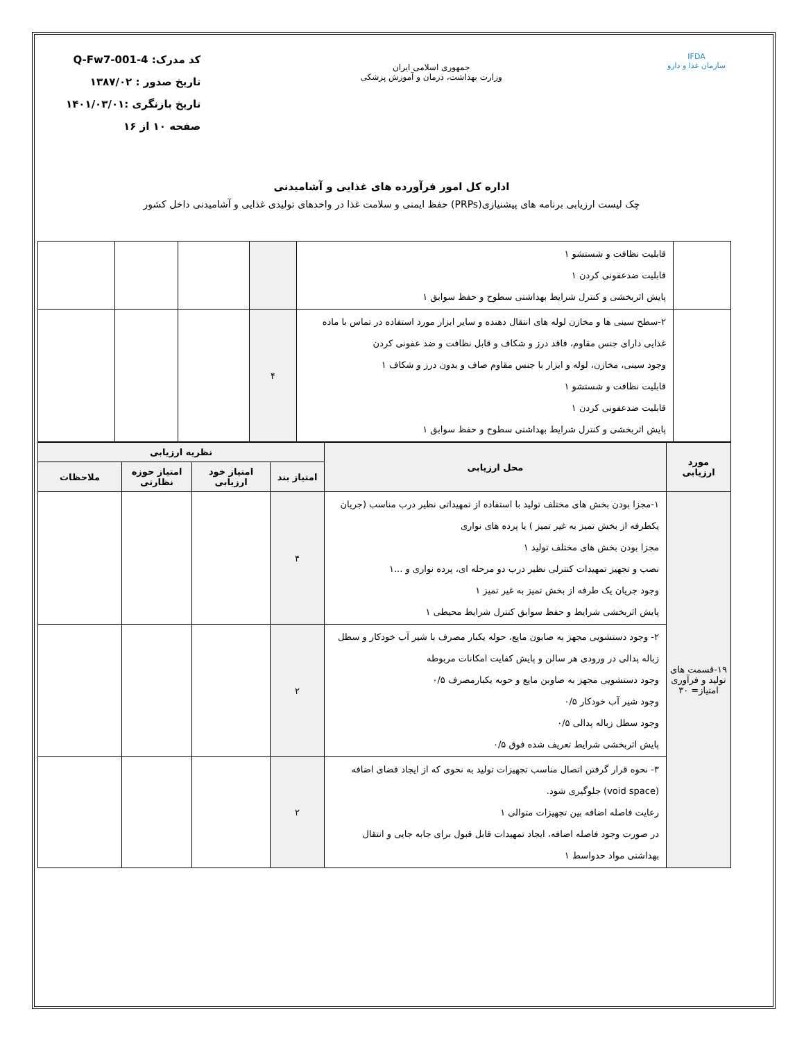IFDA
سازمان غذا و دارو
جمهوری اسلامی ایران
وزارت بهداشت، درمان و آموزش پزشکی
کد مدرک: Q-Fw7-001-4
تاریخ صدور : ۱۳۸۷/۰۲
تاریخ بازنگری :۱۴۰۱/۰۳/۰۱
صفحه ۱۰ از ۱۶
اداره کل امور فرآورده های غذایی و آشامیدنی
چک لیست ارزیابی برنامه های پیشنیازی(PRPs) حفظ ایمنی و سلامت غذا در واحدهای تولیدی غذایی و آشامیدنی داخل کشور
| | قابلیت نظافت و شستشو ۱ قابلیت ضدعفونی کردن ۱ پایش اثربخشی و کنترل شرایط بهداشتی سطوح و حفظ سوابق ۱ | | | | |
| | ۲-سطح سینی ها و مخازن لوله های انتقال دهنده و سایر ابزار مورد استفاده در تماس با ماده غذایی دارای جنس مقاوم، فاقد درز و شکاف و قابل نظافت و ضد عفونی کردن وجود سینی، مخازن، لوله و ابزار با جنس مقاوم صاف و بدون درز و شکاف ۱ قابلیت نظافت و شستشو ۱ قابلیت ضدعفونی کردن ۱ پایش اثربخشی و کنترل شرایط بهداشتی سطوح و حفظ سوابق ۱ | ۴ | | | |
| مورد ارزیابی | محل ارزیابی | نظریه ارزیابی | | | |
| --- | --- | --- | --- | --- | --- |
| | | امتیاز بند | امتیاز خود ارزیابی | امتیاز حوزه نظارتی | ملاحظات |
| ۱۹-قسمت های تولید و فرآوری امتیاز= ۳۰ | ۱-مجزا بودن بخش های مختلف تولید با استفاده از تمهیداتی نظیر درب مناسب (جریان یکطرفه از بخش تمیز به غیر تمیز ) یا پرده های نواری مجزا بودن بخش های مختلف تولید ۱ نصب و تجهیز تمهیدات کنترلی نظیر درب دو مرحله ای، پرده نواری و ...۱ وجود جریان یک طرفه از بخش تمیز به غیر تمیز ۱ پایش اثربخشی شرایط و حفظ سوابق کنترل شرایط محیطی ۱ | ۴ | | | |
| | ۲- وجود دستشویی مجهز به صابون مایع، حوله یکبار مصرف با شیر آب خودکار و سطل زباله پدالی در ورودی هر سالن و پایش کفایت امکانات مربوطه وجود دستشویی مجهز به صاوبن مایع و حوبه یکبارمصرف ۰/۵ وجود شیر آب خودکار ۰/۵ وجود سطل زباله پدالی ۰/۵ پایش اثربخشی شرایط تعریف شده فوق ۰/۵ | ۲ | | | |
| | ۳- نحوه قرار گرفتن اتصال مناسب تجهیزات تولید به نحوی که از ایجاد فضای اضافه (void space) جلوگیری شود. رعایت فاصله اضافه بین تجهیزات متوالی ۱ در صورت وجود فاصله اضافه، ایجاد تمهیدات قابل قبول برای جابه جایی و انتقال بهداشتی مواد حدواسط ۱ | ۲ | | | |